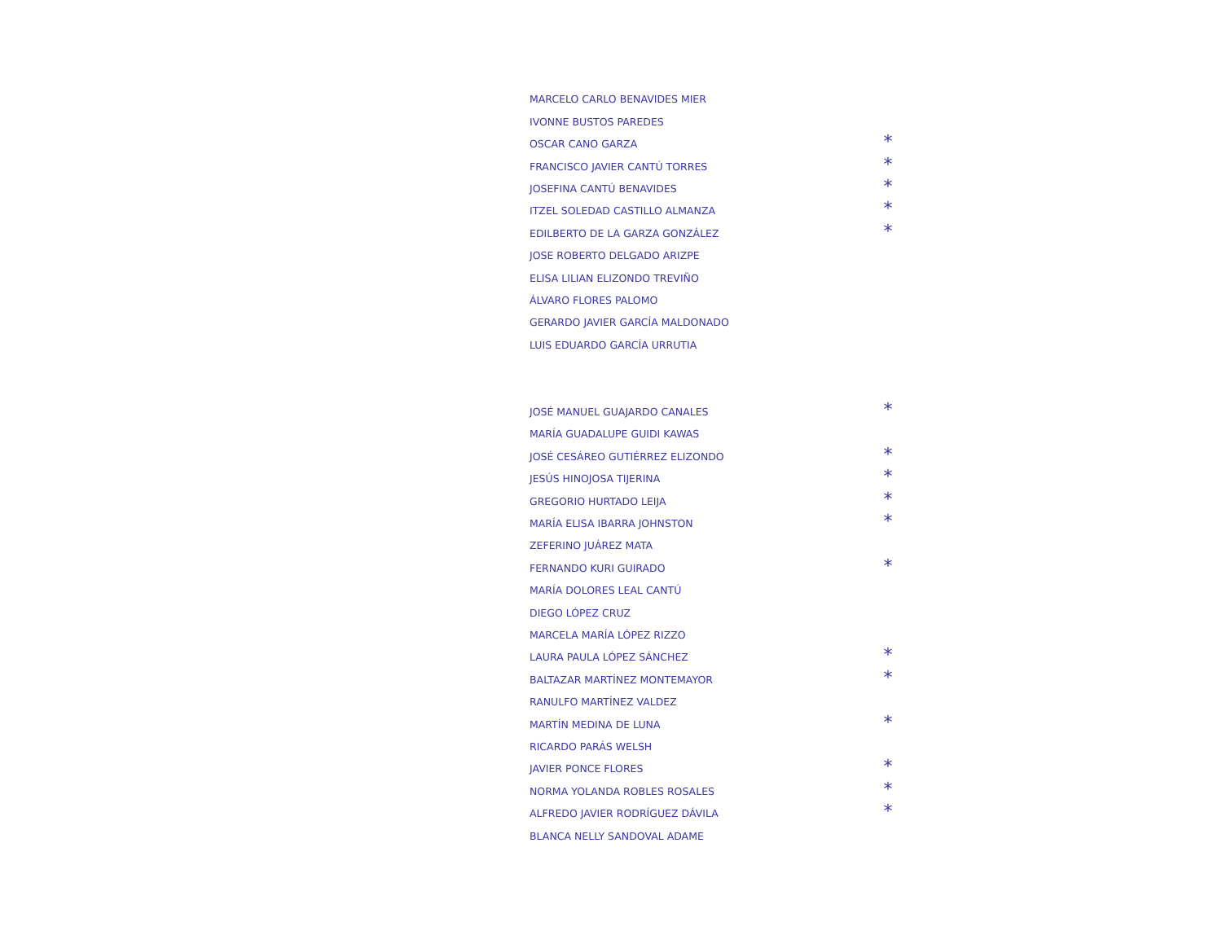MARCELO CARLO BENAVIDES MIER
IVONNE BUSTOS PAREDES
OSCAR CANO GARZA *
FRANCISCO JAVIER CANTÚ TORRES *
JOSEFINA CANTÚ BENAVIDES *
ITZEL SOLEDAD CASTILLO ALMANZA *
EDILBERTO DE LA GARZA GONZÁLEZ *
JOSE ROBERTO DELGADO ARIZPE
ELISA LILIAN ELIZONDO TREVIÑO
ÁLVARO FLORES PALOMO
GERARDO JAVIER GARCÍA MALDONADO
LUIS EDUARDO GARCÍA URRUTIA
JOSÉ MANUEL GUAJARDO CANALES *
MARÍA GUADALUPE GUIDI KAWAS
JOSÉ CESÁREO GUTIÉRREZ ELIZONDO *
JESÚS HINOJOSA TIJERINA *
GREGORIO HURTADO LEIJA *
MARÍA ELISA IBARRA JOHNSTON *
ZEFERINO JUÁREZ MATA
FERNANDO KURI GUIRADO *
MARÍA DOLORES LEAL CANTÚ
DIEGO LÓPEZ CRUZ
MARCELA MARÍA LÓPEZ RIZZO
LAURA PAULA LÓPEZ SÁNCHEZ *
BALTAZAR MARTÍNEZ MONTEMAYOR *
RANULFO MARTÍNEZ VALDEZ
MARTÍN MEDINA DE LUNA *
RICARDO PARÁS WELSH
JAVIER PONCE FLORES *
NORMA YOLANDA ROBLES ROSALES *
ALFREDO JAVIER RODRÍGUEZ DÁVILA *
BLANCA NELLY SANDOVAL ADAME